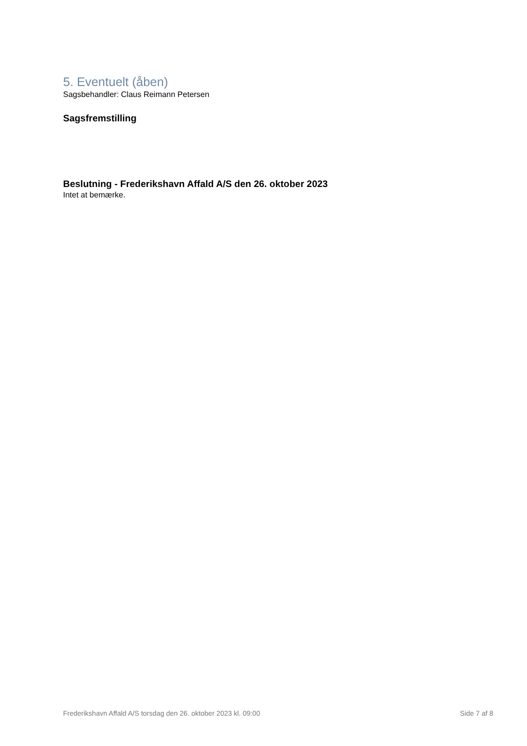5. Eventuelt (åben)
Sagsbehandler: Claus Reimann Petersen
Sagsfremstilling
Beslutning - Frederikshavn Affald A/S den 26. oktober 2023
Intet at bemærke.
Frederikshavn Affald A/S torsdag den 26. oktober 2023 kl. 09:00 Side 7 af 8